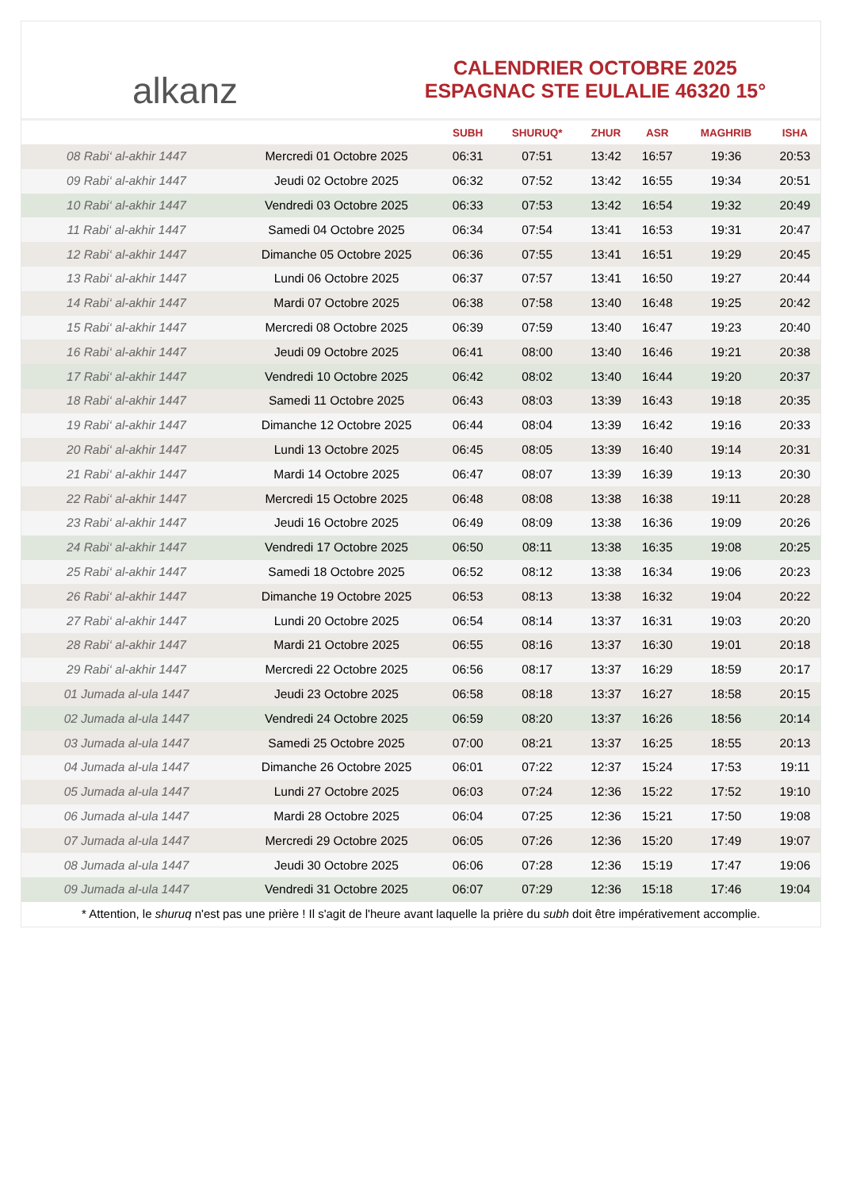alkanz
CALENDRIER OCTOBRE 2025
ESPAGNAC STE EULALIE 46320 15°
| | | SUBH | SHURUQ* | ZHUR | ASR | MAGHRIB | ISHA |
| --- | --- | --- | --- | --- | --- | --- | --- |
| 08 Rabi‘ al-akhir 1447 | Mercredi 01 Octobre 2025 | 06:31 | 07:51 | 13:42 | 16:57 | 19:36 | 20:53 |
| 09 Rabi‘ al-akhir 1447 | Jeudi 02 Octobre 2025 | 06:32 | 07:52 | 13:42 | 16:55 | 19:34 | 20:51 |
| 10 Rabi‘ al-akhir 1447 | Vendredi 03 Octobre 2025 | 06:33 | 07:53 | 13:42 | 16:54 | 19:32 | 20:49 |
| 11 Rabi‘ al-akhir 1447 | Samedi 04 Octobre 2025 | 06:34 | 07:54 | 13:41 | 16:53 | 19:31 | 20:47 |
| 12 Rabi‘ al-akhir 1447 | Dimanche 05 Octobre 2025 | 06:36 | 07:55 | 13:41 | 16:51 | 19:29 | 20:45 |
| 13 Rabi‘ al-akhir 1447 | Lundi 06 Octobre 2025 | 06:37 | 07:57 | 13:41 | 16:50 | 19:27 | 20:44 |
| 14 Rabi‘ al-akhir 1447 | Mardi 07 Octobre 2025 | 06:38 | 07:58 | 13:40 | 16:48 | 19:25 | 20:42 |
| 15 Rabi‘ al-akhir 1447 | Mercredi 08 Octobre 2025 | 06:39 | 07:59 | 13:40 | 16:47 | 19:23 | 20:40 |
| 16 Rabi‘ al-akhir 1447 | Jeudi 09 Octobre 2025 | 06:41 | 08:00 | 13:40 | 16:46 | 19:21 | 20:38 |
| 17 Rabi‘ al-akhir 1447 | Vendredi 10 Octobre 2025 | 06:42 | 08:02 | 13:40 | 16:44 | 19:20 | 20:37 |
| 18 Rabi‘ al-akhir 1447 | Samedi 11 Octobre 2025 | 06:43 | 08:03 | 13:39 | 16:43 | 19:18 | 20:35 |
| 19 Rabi‘ al-akhir 1447 | Dimanche 12 Octobre 2025 | 06:44 | 08:04 | 13:39 | 16:42 | 19:16 | 20:33 |
| 20 Rabi‘ al-akhir 1447 | Lundi 13 Octobre 2025 | 06:45 | 08:05 | 13:39 | 16:40 | 19:14 | 20:31 |
| 21 Rabi‘ al-akhir 1447 | Mardi 14 Octobre 2025 | 06:47 | 08:07 | 13:39 | 16:39 | 19:13 | 20:30 |
| 22 Rabi‘ al-akhir 1447 | Mercredi 15 Octobre 2025 | 06:48 | 08:08 | 13:38 | 16:38 | 19:11 | 20:28 |
| 23 Rabi‘ al-akhir 1447 | Jeudi 16 Octobre 2025 | 06:49 | 08:09 | 13:38 | 16:36 | 19:09 | 20:26 |
| 24 Rabi‘ al-akhir 1447 | Vendredi 17 Octobre 2025 | 06:50 | 08:11 | 13:38 | 16:35 | 19:08 | 20:25 |
| 25 Rabi‘ al-akhir 1447 | Samedi 18 Octobre 2025 | 06:52 | 08:12 | 13:38 | 16:34 | 19:06 | 20:23 |
| 26 Rabi‘ al-akhir 1447 | Dimanche 19 Octobre 2025 | 06:53 | 08:13 | 13:38 | 16:32 | 19:04 | 20:22 |
| 27 Rabi‘ al-akhir 1447 | Lundi 20 Octobre 2025 | 06:54 | 08:14 | 13:37 | 16:31 | 19:03 | 20:20 |
| 28 Rabi‘ al-akhir 1447 | Mardi 21 Octobre 2025 | 06:55 | 08:16 | 13:37 | 16:30 | 19:01 | 20:18 |
| 29 Rabi‘ al-akhir 1447 | Mercredi 22 Octobre 2025 | 06:56 | 08:17 | 13:37 | 16:29 | 18:59 | 20:17 |
| 01 Jumada al-ula 1447 | Jeudi 23 Octobre 2025 | 06:58 | 08:18 | 13:37 | 16:27 | 18:58 | 20:15 |
| 02 Jumada al-ula 1447 | Vendredi 24 Octobre 2025 | 06:59 | 08:20 | 13:37 | 16:26 | 18:56 | 20:14 |
| 03 Jumada al-ula 1447 | Samedi 25 Octobre 2025 | 07:00 | 08:21 | 13:37 | 16:25 | 18:55 | 20:13 |
| 04 Jumada al-ula 1447 | Dimanche 26 Octobre 2025 | 06:01 | 07:22 | 12:37 | 15:24 | 17:53 | 19:11 |
| 05 Jumada al-ula 1447 | Lundi 27 Octobre 2025 | 06:03 | 07:24 | 12:36 | 15:22 | 17:52 | 19:10 |
| 06 Jumada al-ula 1447 | Mardi 28 Octobre 2025 | 06:04 | 07:25 | 12:36 | 15:21 | 17:50 | 19:08 |
| 07 Jumada al-ula 1447 | Mercredi 29 Octobre 2025 | 06:05 | 07:26 | 12:36 | 15:20 | 17:49 | 19:07 |
| 08 Jumada al-ula 1447 | Jeudi 30 Octobre 2025 | 06:06 | 07:28 | 12:36 | 15:19 | 17:47 | 19:06 |
| 09 Jumada al-ula 1447 | Vendredi 31 Octobre 2025 | 06:07 | 07:29 | 12:36 | 15:18 | 17:46 | 19:04 |
* Attention, le shuruq n'est pas une prière ! Il s'agit de l'heure avant laquelle la prière du subh doit être impérativement accomplie.